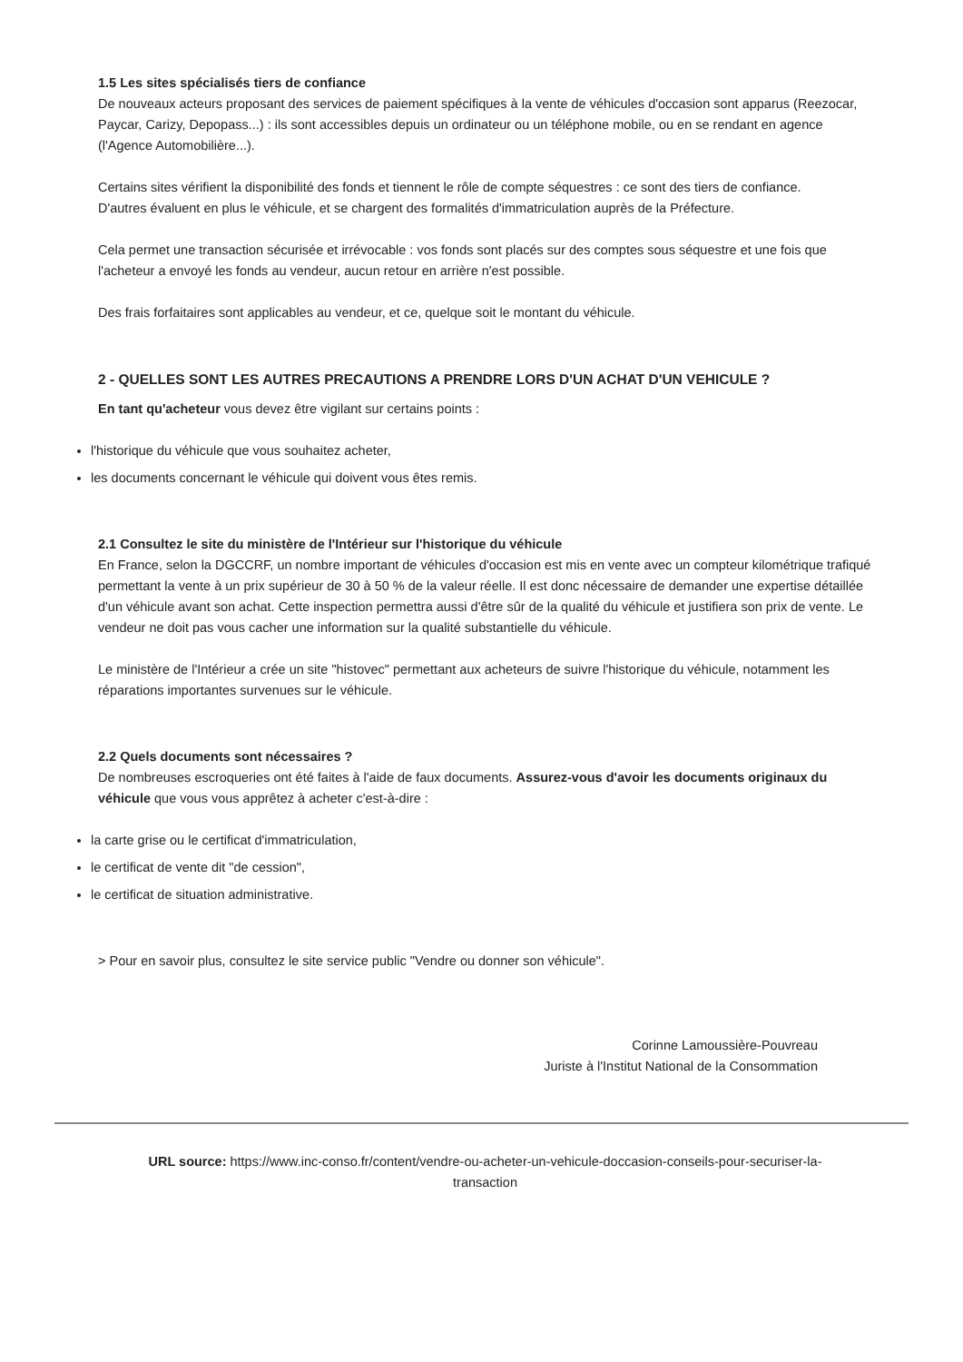1.5 Les sites spécialisés tiers de confiance
De nouveaux acteurs proposant des services de paiement spécifiques à la vente de véhicules d'occasion sont apparus (Reezocar, Paycar, Carizy, Depopass...) : ils sont accessibles depuis un ordinateur ou un téléphone mobile, ou en se rendant en agence (l'Agence Automobilière...).
Certains sites vérifient la disponibilité des fonds et tiennent le rôle de compte séquestres : ce sont des tiers de confiance.
D'autres évaluent en plus le véhicule, et se chargent des formalités d'immatriculation auprès de la Préfecture.
Cela permet une transaction sécurisée et irrévocable : vos fonds sont placés sur des comptes sous séquestre et une fois que l'acheteur a envoyé les fonds au vendeur, aucun retour en arrière n'est possible.
Des frais forfaitaires sont applicables au vendeur, et ce, quelque soit le montant du véhicule.
2 - QUELLES SONT LES AUTRES PRECAUTIONS A PRENDRE LORS D'UN ACHAT D'UN VEHICULE ?
En tant qu'acheteur vous devez être vigilant sur certains points :
l'historique du véhicule que vous souhaitez acheter,
les documents concernant le véhicule qui doivent vous êtes remis.
2.1 Consultez le site du ministère de l'Intérieur sur l'historique du véhicule
En France, selon la DGCCRF, un nombre important de véhicules d'occasion est mis en vente avec un compteur kilométrique trafiqué permettant la vente à un prix supérieur de 30 à 50 % de la valeur réelle. Il est donc nécessaire de demander une expertise détaillée d'un véhicule avant son achat. Cette inspection permettra aussi d'être sûr de la qualité du véhicule et justifiera son prix de vente. Le vendeur ne doit pas vous cacher une information sur la qualité substantielle du véhicule.
Le ministère de l'Intérieur a crée un site "histovec" permettant aux acheteurs de suivre l'historique du véhicule, notamment les réparations importantes survenues sur le véhicule.
2.2 Quels documents sont nécessaires ?
De nombreuses escroqueries ont été faites à l'aide de faux documents. Assurez-vous d'avoir les documents originaux du véhicule que vous vous apprêtez à acheter c'est-à-dire :
la carte grise ou le certificat d'immatriculation,
le certificat de vente dit "de cession",
le certificat de situation administrative.
> Pour en savoir plus, consultez le site service public "Vendre ou donner son véhicule".
Corinne Lamoussière-Pouvreau
Juriste à l'Institut National de la Consommation
URL source: https://www.inc-conso.fr/content/vendre-ou-acheter-un-vehicule-doccasion-conseils-pour-securiser-la-transaction